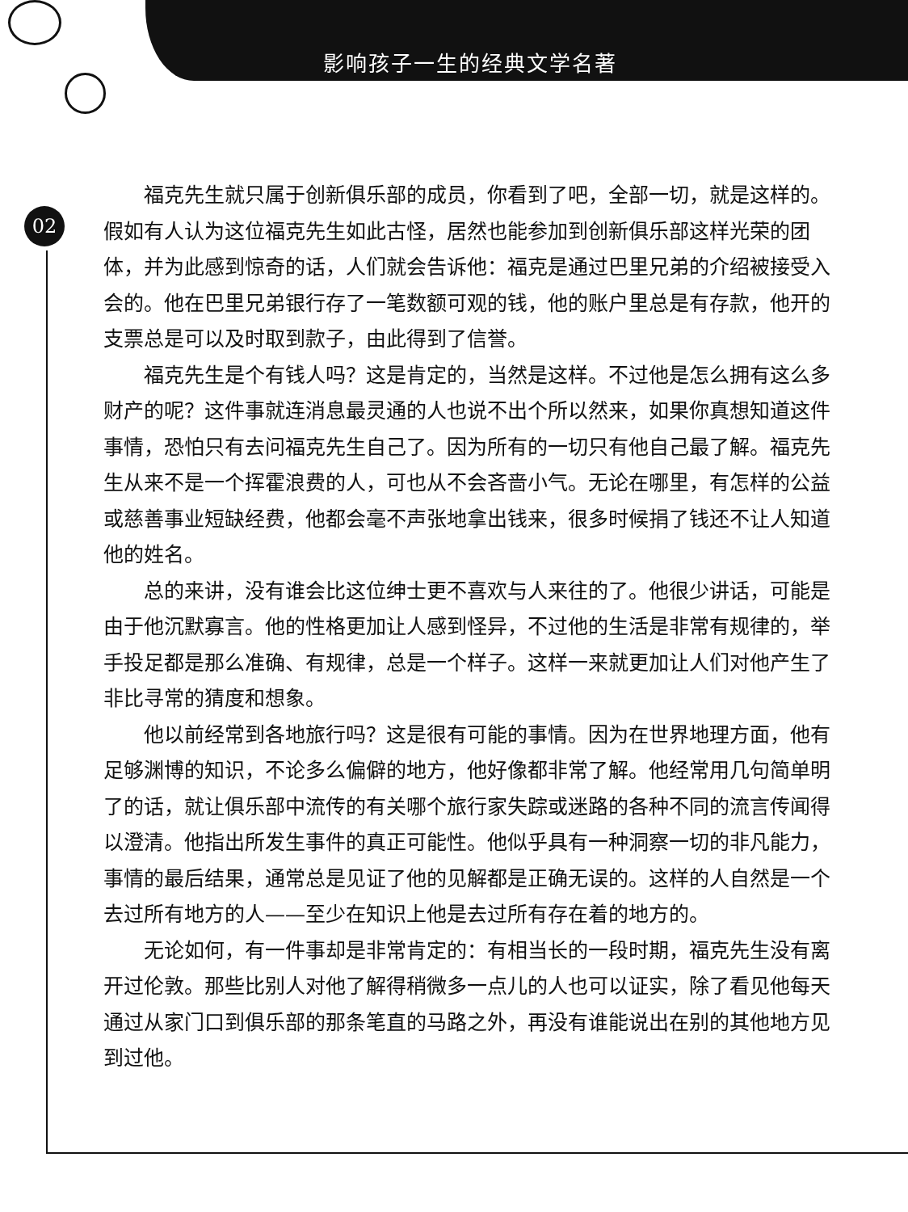影响孩子一生的经典文学名著
02
福克先生就只属于创新俱乐部的成员，你看到了吧，全部一切，就是这样的。假如有人认为这位福克先生如此古怪，居然也能参加到创新俱乐部这样光荣的团体，并为此感到惊奇的话，人们就会告诉他：福克是通过巴里兄弟的介绍被接受入会的。他在巴里兄弟银行存了一笔数额可观的钱，他的账户里总是有存款，他开的支票总是可以及时取到款子，由此得到了信誉。
福克先生是个有钱人吗？这是肯定的，当然是这样。不过他是怎么拥有这么多财产的呢？这件事就连消息最灵通的人也说不出个所以然来，如果你真想知道这件事情，恐怕只有去问福克先生自己了。因为所有的一切只有他自己最了解。福克先生从来不是一个挥霍浪费的人，可也从不会吝啬小气。无论在哪里，有怎样的公益或慈善事业短缺经费，他都会毫不声张地拿出钱来，很多时候捐了钱还不让人知道他的姓名。
总的来讲，没有谁会比这位绅士更不喜欢与人来往的了。他很少讲话，可能是由于他沉默寡言。他的性格更加让人感到怪异，不过他的生活是非常有规律的，举手投足都是那么准确、有规律，总是一个样子。这样一来就更加让人们对他产生了非比寻常的猜度和想象。
他以前经常到各地旅行吗？这是很有可能的事情。因为在世界地理方面，他有足够渊博的知识，不论多么偏僻的地方，他好像都非常了解。他经常用几句简单明了的话，就让俱乐部中流传的有关哪个旅行家失踪或迷路的各种不同的流言传闻得以澄清。他指出所发生事件的真正可能性。他似乎具有一种洞察一切的非凡能力，事情的最后结果，通常总是见证了他的见解都是正确无误的。这样的人自然是一个去过所有地方的人——至少在知识上他是去过所有存在着的地方的。
无论如何，有一件事却是非常肯定的：有相当长的一段时期，福克先生没有离开过伦敦。那些比别人对他了解得稍微多一点儿的人也可以证实，除了看见他每天通过从家门口到俱乐部的那条笔直的马路之外，再没有谁能说出在别的其他地方见到过他。